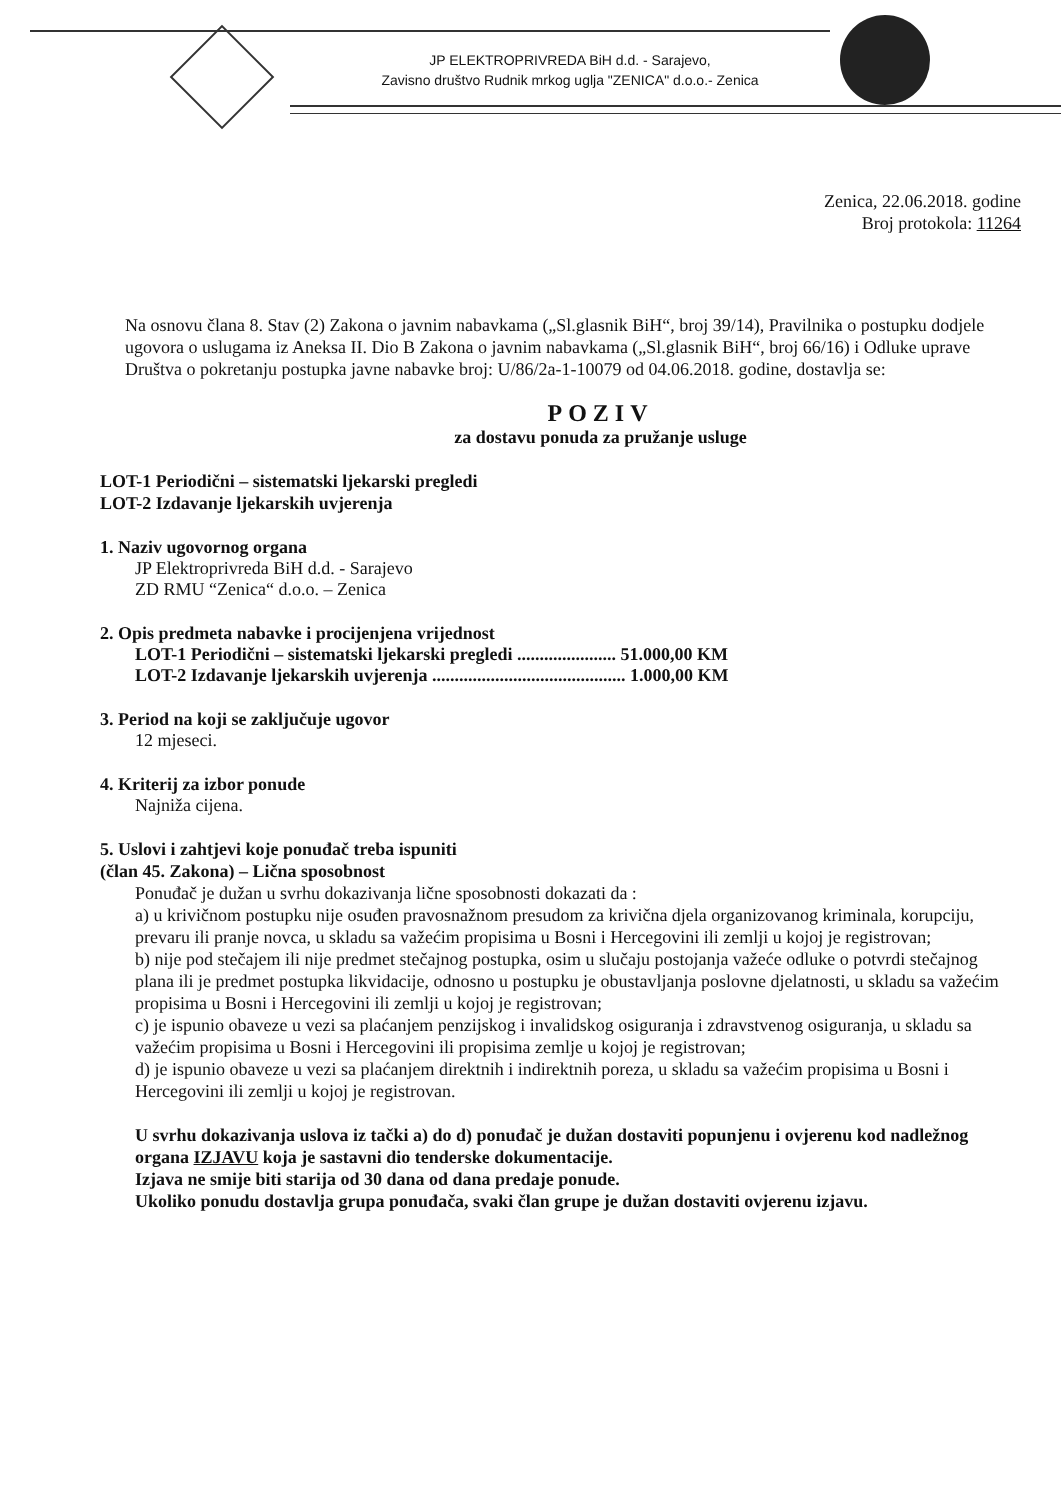JP ELEKTROPRIVREDA BiH d.d. - Sarajevo,
Zavisno društvo Rudnik mrkog uglja "ZENICA" d.o.o.- Zenica
Zenica, 22.06.2018. godine
Broj protokola: 11264
Na osnovu člana 8. Stav (2) Zakona o javnim nabavkama („Sl.glasnik BiH“, broj 39/14), Pravilnika o postupku dodjele ugovora o uslugama iz Aneksa II. Dio B Zakona o javnim nabavkama („Sl.glasnik BiH“, broj 66/16) i Odluke uprave Društva o pokretanju postupka javne nabavke broj: U/86/2a-1-10079 od 04.06.2018. godine, dostavlja se:
POZIV
za dostavu ponuda za pružanje usluge
LOT-1 Periodični – sistematski ljekarski pregledi
LOT-2 Izdavanje ljekarskih uvjerenja
1. Naziv ugovornog organa
JP Elektroprivreda BiH d.d. - Sarajevo
ZD RMU “Zenica“ d.o.o. – Zenica
2. Opis predmeta nabavke i procijenjena vrijednost
LOT-1 Periodični – sistematski ljekarski pregledi ...................... 51.000,00 KM
LOT-2 Izdavanje ljekarskih uvjerenja ........................................... 1.000,00 KM
3. Period na koji se zaključuje ugovor
12 mjeseci.
4. Kriterij za izbor ponude
Najniža cijena.
5. Uslovi i zahtjevi koje ponuđač treba ispuniti
(član 45. Zakona) – Lična sposobnost
Ponuđač je dužan u svrhu dokazivanja lične sposobnosti dokazati da :
a) u krivičnom postupku nije osuđen pravosnažnom presudom za krivična djela organizovanog kriminala, korupciju, prevaru ili pranje novca, u skladu sa važećim propisima u Bosni i Hercegovini ili zemlji u kojoj je registrovan;
b) nije pod stečajem ili nije predmet stečajnog postupka, osim u slučaju postojanja važeće odluke o potvrdi stečajnog plana ili je predmet postupka likvidacije, odnosno u postupku je obustavljanja poslovne djelatnosti, u skladu sa važećim propisima u Bosni i Hercegovini ili zemlji u kojoj je registrovan;
c) je ispunio obaveze u vezi sa plaćanjem penzijskog i invalidskog osiguranja i zdravstvenog osiguranja, u skladu sa važećim propisima u Bosni i Hercegovini ili propisima zemlje u kojoj je registrovan;
d) je ispunio obaveze u vezi sa plaćanjem direktnih i indirektnih poreza, u skladu sa važećim propisima u Bosni i Hercegovini ili zemlji u kojoj je registrovan.
U svrhu dokazivanja uslova iz tački a) do d) ponuđač je dužan dostaviti popunjenu i ovjerenu kod nadležnog organa IZJAVU koja je sastavni dio tenderske dokumentacije.
Izjava ne smije biti starija od 30 dana od dana predaje ponude.
Ukoliko ponudu dostavlja grupa ponuđača, svaki član grupe je dužan dostaviti ovjerenu izjavu.